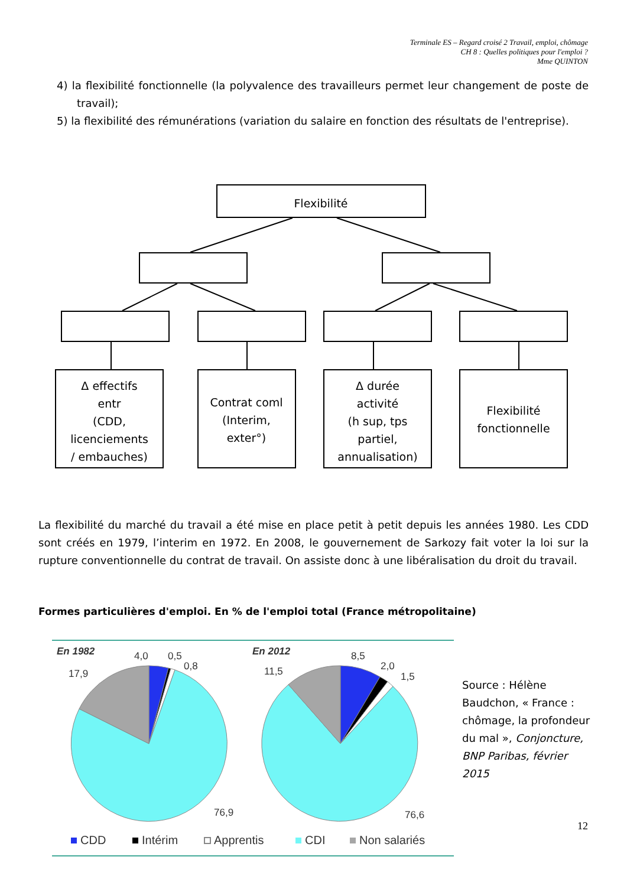Terminale ES – Regard croisé 2 Travail, emploi, chômage
CH 8 : Quelles politiques pour l'emploi ?
Mme QUINTON
4) la flexibilité fonctionnelle (la polyvalence des travailleurs permet leur changement de poste de travail);
5) la flexibilité des rémunérations (variation du salaire en fonction des résultats de l'entreprise).
Flexibilité
Δ effectifs
entr
(CDD,
licenciements
/ embauches)
Contrat coml
(Interim,
exter°)
Δ durée
activité
(h sup, tps
partiel,
annualisation)
Flexibilité
fonctionnelle
En 1982
En 2012
4,0
0,5
0,8
17,9
76,9
8,5
2,0
1,5
11,5
76,6
CDD
Intérim
Apprentis
CDI
Non salariés
La flexibilité du marché du travail a été mise en place petit à petit depuis les années 1980. Les CDD sont créés en 1979, l’interim en 1972. En 2008, le gouvernement de Sarkozy fait voter la loi sur la rupture conventionnelle du contrat de travail. On assiste donc à une libéralisation du droit du travail.
Formes particulières d'emploi. En % de l'emploi total (France métropolitaine)
Source : Hélène Baudchon, « France : chômage, la profondeur du mal », Conjoncture, BNP Paribas, février 2015
12